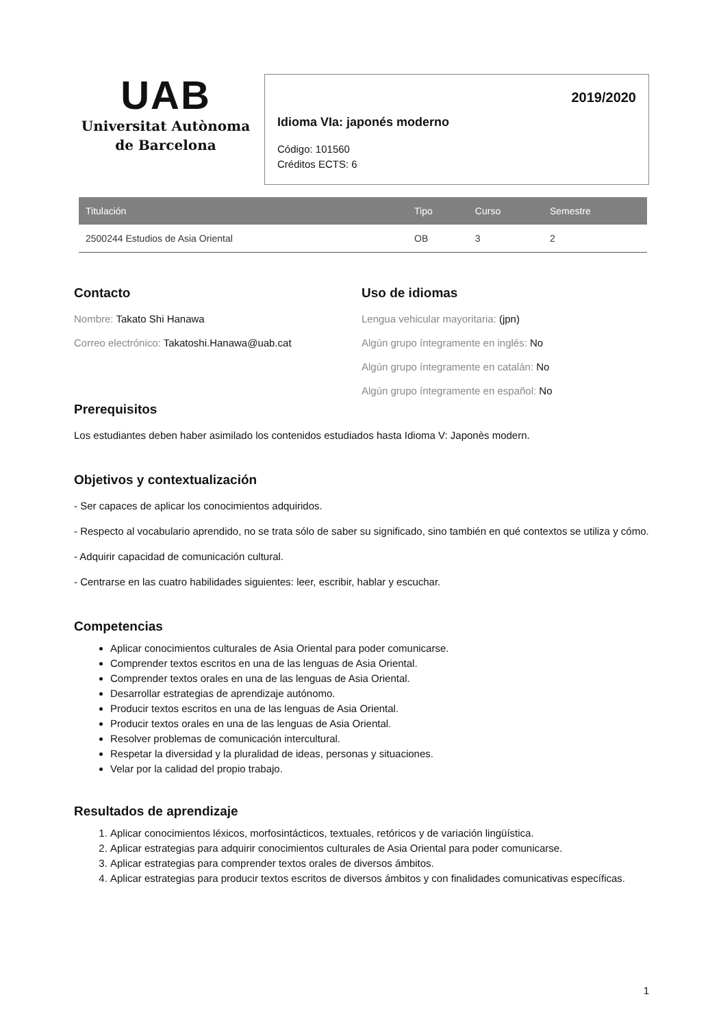UAB
Universitat Autònoma
de Barcelona
2019/2020
Idioma VIa: japonés moderno
Código: 101560
Créditos ECTS: 6
| Titulación | Tipo | Curso | Semestre |
| --- | --- | --- | --- |
| 2500244 Estudios de Asia Oriental | OB | 3 | 2 |
Contacto
Nombre: Takato Shi Hanawa
Correo electrónico: Takatoshi.Hanawa@uab.cat
Uso de idiomas
Lengua vehicular mayoritaria: (jpn)
Algún grupo íntegramente en inglés: No
Algún grupo íntegramente en catalán: No
Algún grupo íntegramente en español: No
Prerequisitos
Los estudiantes deben haber asimilado los contenidos estudiados hasta Idioma V: Japonès modern.
Objetivos y contextualización
- Ser capaces de aplicar los conocimientos adquiridos.
- Respecto al vocabulario aprendido, no se trata sólo de saber su significado, sino también en qué contextos se utiliza y cómo.
- Adquirir capacidad de comunicación cultural.
- Centrarse en las cuatro habilidades siguientes: leer, escribir, hablar y escuchar.
Competencias
Aplicar conocimientos culturales de Asia Oriental para poder comunicarse.
Comprender textos escritos en una de las lenguas de Asia Oriental.
Comprender textos orales en una de las lenguas de Asia Oriental.
Desarrollar estrategias de aprendizaje autónomo.
Producir textos escritos en una de las lenguas de Asia Oriental.
Producir textos orales en una de las lenguas de Asia Oriental.
Resolver problemas de comunicación intercultural.
Respetar la diversidad y la pluralidad de ideas, personas y situaciones.
Velar por la calidad del propio trabajo.
Resultados de aprendizaje
1. Aplicar conocimientos léxicos, morfosintácticos, textuales, retóricos y de variación lingüística.
2. Aplicar estrategias para adquirir conocimientos culturales de Asia Oriental para poder comunicarse.
3. Aplicar estrategias para comprender textos orales de diversos ámbitos.
4. Aplicar estrategias para producir textos escritos de diversos ámbitos y con finalidades comunicativas específicas.
1